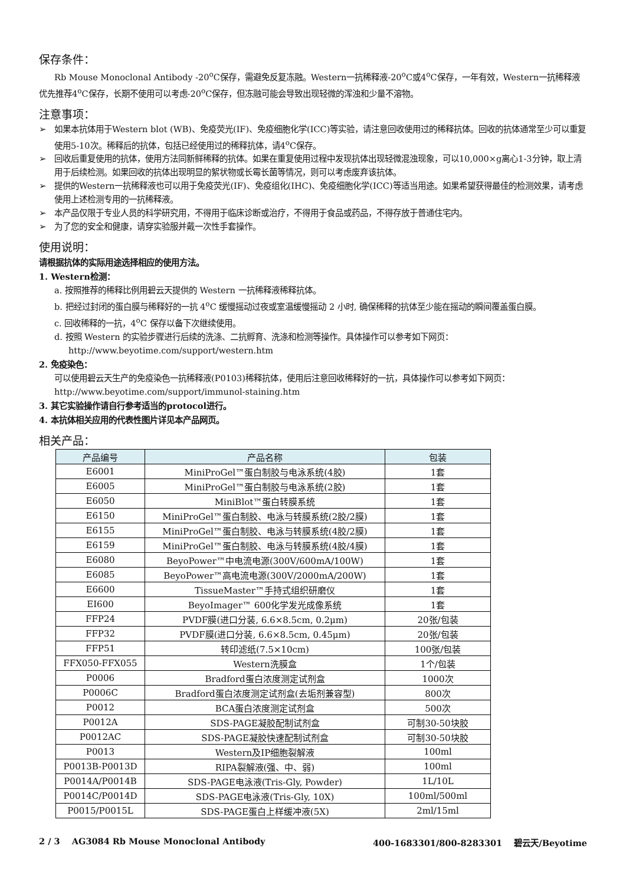保存条件：
Rb Mouse Monoclonal Antibody -20<sup>o</sup>C保存，需避免反复冻融。Western一抗稀释液-20<sup>o</sup>C或4<sup>o</sup>C保存，一年有效，Western一抗稀释液优先推荐4<sup>o</sup>C保存，长期不使用可以考虑-20<sup>o</sup>C保存，但冻融可能会导致出现轻微的浑浊和少量不溶物。
注意事项：
➢ 如果本抗体用于Western blot (WB)、免疫荧光(IF)、免疫细胞化学(ICC)等实验，请注意回收使用过的稀释抗体。回收的抗体通常至少可以重复使用5-10次。稀释后的抗体，包括已经使用过的稀释抗体，请4<sup>o</sup>C保存。
➢ 回收后重复使用的抗体，使用方法同新鲜稀释的抗体。如果在重复使用过程中发现抗体出现轻微混浊现象，可以10,000×g离心1-3分钟，取上清用于后续检测。如果回收的抗体出现明显的絮状物或长霉长菌等情况，则可以考虑废弃该抗体。
➢ 提供的Western一抗稀释液也可以用于免疫荧光(IF)、免疫组化(IHC)、免疫细胞化学(ICC)等适当用途。如果希望获得最佳的检测效果，请考虑使用上述检测专用的一抗稀释液。
➢ 本产品仅限于专业人员的科学研究用，不得用于临床诊断或治疗，不得用于食品或药品，不得存放于普通住宅内。
➢ 为了您的安全和健康，请穿实验服并戴一次性手套操作。
使用说明：
请根据抗体的实际用途选择相应的使用方法。
1. Western检测：
a. 按照推荐的稀释比例用碧云天提供的 Western 一抗稀释液稀释抗体。
b. 把经过封闭的蛋白膜与稀释好的一抗 4<sup>o</sup>C 缓慢摇动过夜或室温缓慢摇动 2 小时, 确保稀释的抗体至少能在摇动的瞬间覆盖蛋白膜。
c. 回收稀释的一抗，4<sup>o</sup>C 保存以备下次继续使用。
d. 按照 Western 的实验步骤进行后续的洗涤、二抗孵育、洗涤和检测等操作。具体操作可以参考如下网页：http://www.beyotime.com/support/western.htm
2. 免疫染色：
可以使用碧云天生产的免疫染色一抗稀释液(P0103)稀释抗体，使用后注意回收稀释好的一抗，具体操作可以参考如下网页：http://www.beyotime.com/support/immunol-staining.htm
3. 其它实验操作请自行参考适当的protocol进行。
4. 本抗体相关应用的代表性图片详见本产品网页。
相关产品：
| 产品编号 | 产品名称 | 包装 |
| --- | --- | --- |
| E6001 | MiniProGel™蛋白制胶与电泳系统(4胶) | 1套 |
| E6005 | MiniProGel™蛋白制胶与电泳系统(2胶) | 1套 |
| E6050 | MiniBlot™蛋白转膜系统 | 1套 |
| E6150 | MiniProGel™蛋白制胶、电泳与转膜系统(2胶/2膜) | 1套 |
| E6155 | MiniProGel™蛋白制胶、电泳与转膜系统(4胶/2膜) | 1套 |
| E6159 | MiniProGel™蛋白制胶、电泳与转膜系统(4胶/4膜) | 1套 |
| E6080 | BeyoPower™中电流电源(300V/600mA/100W) | 1套 |
| E6085 | BeyoPower™高电流电源(300V/2000mA/200W) | 1套 |
| E6600 | TissueMaster™手持式组织研磨仪 | 1套 |
| EI600 | BeyoImager™ 600化学发光成像系统 | 1套 |
| FFP24 | PVDF膜(进口分装, 6.6×8.5cm, 0.2μm) | 20张/包装 |
| FFP32 | PVDF膜(进口分装, 6.6×8.5cm, 0.45μm) | 20张/包装 |
| FFP51 | 转印滤纸(7.5×10cm) | 100张/包装 |
| FFX050-FFX055 | Western洗膜盒 | 1个/包装 |
| P0006 | Bradford蛋白浓度测定试剂盒 | 1000次 |
| P0006C | Bradford蛋白浓度测定试剂盒(去垢剂兼容型) | 800次 |
| P0012 | BCA蛋白浓度测定试剂盒 | 500次 |
| P0012A | SDS-PAGE凝胶配制试剂盒 | 可制30-50块胶 |
| P0012AC | SDS-PAGE凝胶快速配制试剂盒 | 可制30-50块胶 |
| P0013 | Western及IP细胞裂解液 | 100ml |
| P0013B-P0013D | RIPA裂解液(强、中、弱) | 100ml |
| P0014A/P0014B | SDS-PAGE电泳液(Tris-Gly, Powder) | 1L/10L |
| P0014C/P0014D | SDS-PAGE电泳液(Tris-Gly, 10X) | 100ml/500ml |
| P0015/P0015L | SDS-PAGE蛋白上样缓冲液(5X) | 2ml/15ml |
2 / 3 AG3084 Rb Mouse Monoclonal Antibody 400-1683301/800-8283301 碧云天/Beyotime